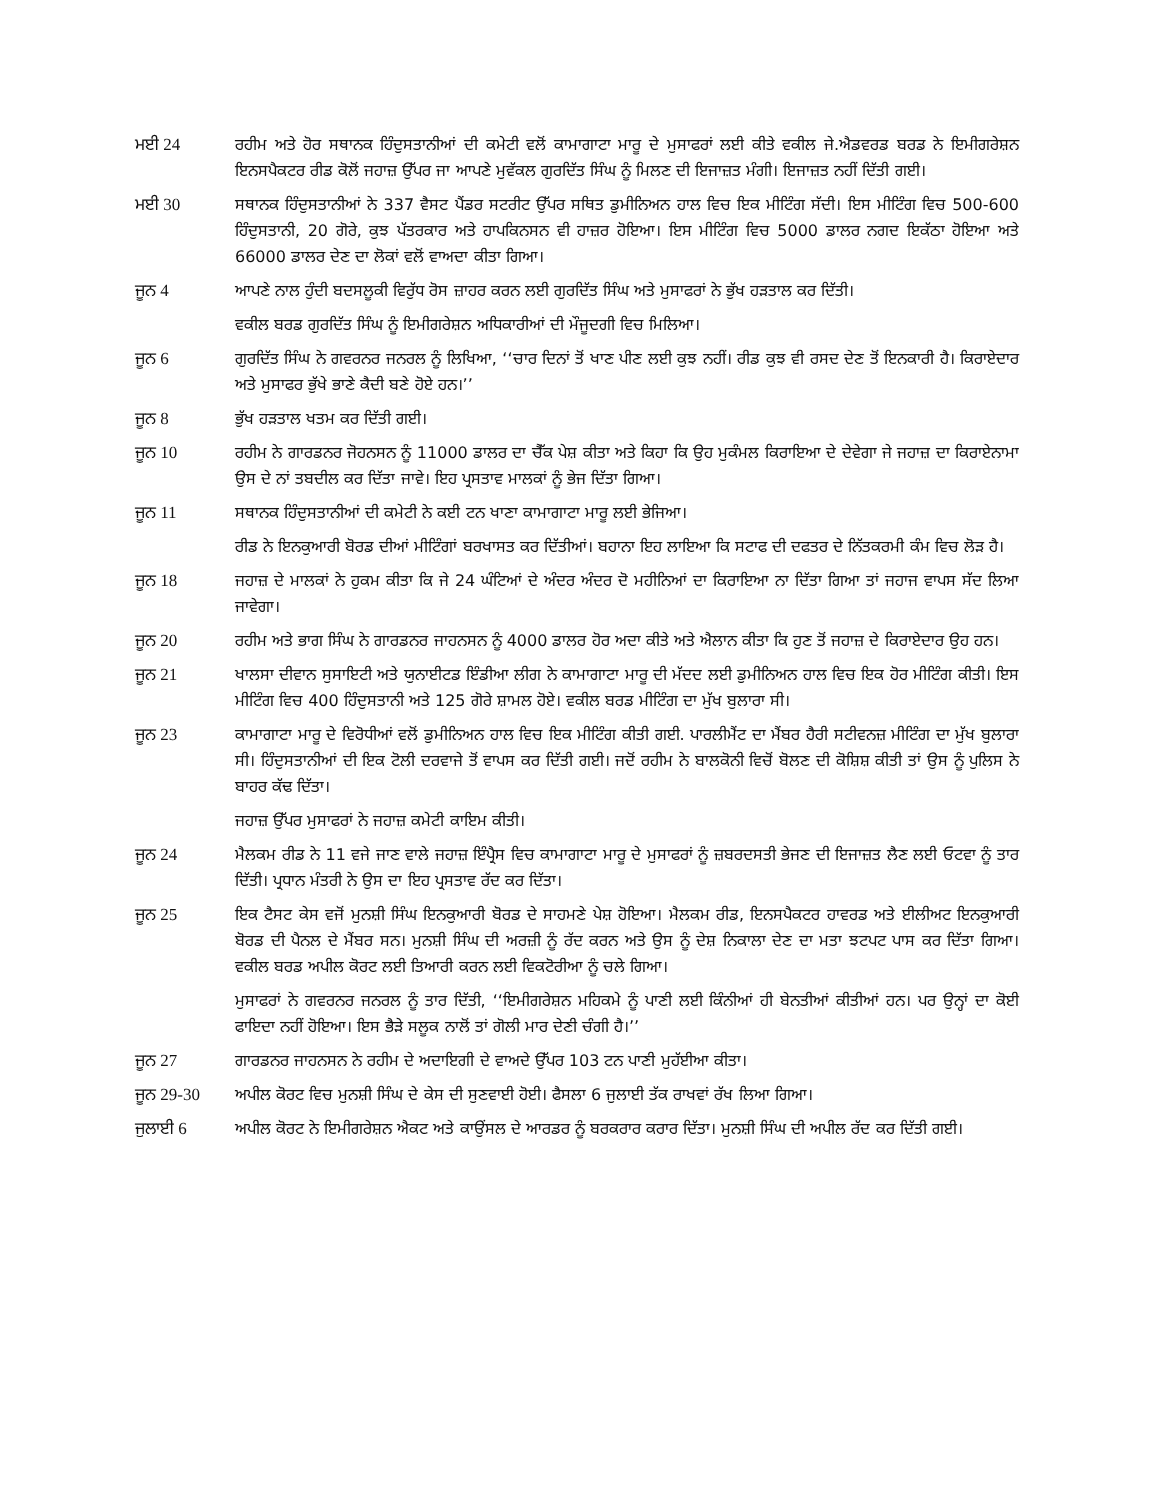ਮਈ 24 ਰਹੀਮ ਅਤੇ ਹੋਰ ਸਥਾਨਕ ਹਿੰਦੁਸਤਾਨੀਆਂ ਦੀ ਕਮੇਟੀ ਵਲੋਂ ਕਾਮਾਗਾਟਾ ਮਾਰੂ ਦੇ ਮੁਸਾਫਰਾਂ ਲਈ ਕੀਤੇ ਵਕੀਲ ਜੇ.ਐਡਵਰਡ ਬਰਡ ਨੇ ਇਮੀਗਰੇਸ਼ਨ ਇਨਸਪੈਕਟਰ ਰੀਡ ਕੋਲੋਂ ਜਹਾਜ਼ ਉੱਪਰ ਜਾ ਆਪਣੇ ਮੁਵੱਕਲ ਗੁਰਦਿੱਤ ਸਿੰਘ ਨੂੰ ਮਿਲਣ ਦੀ ਇਜਾਜ਼ਤ ਮੰਗੀ। ਇਜਾਜ਼ਤ ਨਹੀਂ ਦਿੱਤੀ ਗਈ।
ਮਈ 30 ਸਥਾਨਕ ਹਿੰਦੁਸਤਾਨੀਆਂ ਨੇ 337 ਵੈਸਟ ਪੈਂਡਰ ਸਟਰੀਟ ਉੱਪਰ ਸਥਿਤ ਡੁਮੀਨਿਅਨ ਹਾਲ ਵਿਚ ਇਕ ਮੀਟਿੰਗ ਸੱਦੀ। ਇਸ ਮੀਟਿੰਗ ਵਿਚ 500-600 ਹਿੰਦੁਸਤਾਨੀ, 20 ਗੋਰੇ, ਕੁਝ ਪੱਤਰਕਾਰ ਅਤੇ ਹਾਪਕਿਨਸਨ ਵੀ ਹਾਜ਼ਰ ਹੋਇਆ। ਇਸ ਮੀਟਿੰਗ ਵਿਚ 5000 ਡਾਲਰ ਨਗਦ ਇਕੱਠਾ ਹੋਇਆ ਅਤੇ 66000 ਡਾਲਰ ਦੇਣ ਦਾ ਲੋਕਾਂ ਵਲੋਂ ਵਾਅਦਾ ਕੀਤਾ ਗਿਆ।
ਜੂਨ 4 ਆਪਣੇ ਨਾਲ ਹੁੰਦੀ ਬਦਸਲੂਕੀ ਵਿਰੁੱਧ ਰੋਸ ਜ਼ਾਹਰ ਕਰਨ ਲਈ ਗੁਰਦਿੱਤ ਸਿੰਘ ਅਤੇ ਮੁਸਾਫਰਾਂ ਨੇ ਭੁੱਖ ਹੜਤਾਲ ਕਰ ਦਿੱਤੀ।
ਵਕੀਲ ਬਰਡ ਗੁਰਦਿੱਤ ਸਿੰਘ ਨੂੰ ਇਮੀਗਰੇਸ਼ਨ ਅਧਿਕਾਰੀਆਂ ਦੀ ਮੌਜੂਦਗੀ ਵਿਚ ਮਿਲਿਆ।
ਜੂਨ 6 ਗੁਰਦਿੱਤ ਸਿੰਘ ਨੇ ਗਵਰਨਰ ਜਨਰਲ ਨੂੰ ਲਿਖਿਆ, ‘‘ਚਾਰ ਦਿਨਾਂ ਤੋਂ ਖਾਣ ਪੀਣ ਲਈ ਕੁਝ ਨਹੀਂ। ਰੀਡ ਕੁਝ ਵੀ ਰਸਦ ਦੇਣ ਤੋਂ ਇਨਕਾਰੀ ਹੈ। ਕਿਰਾਏਦਾਰ ਅਤੇ ਮੁਸਾਫਰ ਭੁੱਖੇ ਭਾਣੇ ਕੈਦੀ ਬਣੇ ਹੋਏ ਹਨ।’’
ਜੂਨ 8 ਭੁੱਖ ਹੜਤਾਲ ਖਤਮ ਕਰ ਦਿੱਤੀ ਗਈ।
ਜੂਨ 10 ਰਹੀਮ ਨੇ ਗਾਰਡਨਰ ਜੋਹਨਸਨ ਨੂੰ 11000 ਡਾਲਰ ਦਾ ਚੈੱਕ ਪੇਸ਼ ਕੀਤਾ ਅਤੇ ਕਿਹਾ ਕਿ ਉਹ ਮੁਕੰਮਲ ਕਿਰਾਇਆ ਦੇ ਦੇਵੇਗਾ ਜੇ ਜਹਾਜ਼ ਦਾ ਕਿਰਾਏਨਾਮਾ ਉਸ ਦੇ ਨਾਂ ਤਬਦੀਲ ਕਰ ਦਿੱਤਾ ਜਾਵੇ। ਇਹ ਪ੍ਰਸਤਾਵ ਮਾਲਕਾਂ ਨੂੰ ਭੇਜ ਦਿੱਤਾ ਗਿਆ।
ਜੂਨ 11 ਸਥਾਨਕ ਹਿੰਦੁਸਤਾਨੀਆਂ ਦੀ ਕਮੇਟੀ ਨੇ ਕਈ ਟਨ ਖਾਣਾ ਕਾਮਾਗਾਟਾ ਮਾਰੂ ਲਈ ਭੇਜਿਆ।
ਰੀਡ ਨੇ ਇਨਕੁਆਰੀ ਬੋਰਡ ਦੀਆਂ ਮੀਟਿੰਗਾਂ ਬਰਖਾਸਤ ਕਰ ਦਿੱਤੀਆਂ। ਬਹਾਨਾ ਇਹ ਲਾਇਆ ਕਿ ਸਟਾਫ ਦੀ ਦਫਤਰ ਦੇ ਨਿੱਤਕਰਮੀ ਕੰਮ ਵਿਚ ਲੋੜ ਹੈ।
ਜੂਨ 18 ਜਹਾਜ਼ ਦੇ ਮਾਲਕਾਂ ਨੇ ਹੁਕਮ ਕੀਤਾ ਕਿ ਜੇ 24 ਘੰਟਿਆਂ ਦੇ ਅੰਦਰ ਅੰਦਰ ਦੋ ਮਹੀਨਿਆਂ ਦਾ ਕਿਰਾਇਆ ਨਾ ਦਿੱਤਾ ਗਿਆ ਤਾਂ ਜਹਾਜ ਵਾਪਸ ਸੱਦ ਲਿਆ ਜਾਵੇਗਾ।
ਜੂਨ 20 ਰਹੀਮ ਅਤੇ ਭਾਗ ਸਿੰਘ ਨੇ ਗਾਰਡਨਰ ਜਾਹਨਸਨ ਨੂੰ 4000 ਡਾਲਰ ਹੋਰ ਅਦਾ ਕੀਤੇ ਅਤੇ ਐਲਾਨ ਕੀਤਾ ਕਿ ਹੁਣ ਤੋਂ ਜਹਾਜ਼ ਦੇ ਕਿਰਾਏਦਾਰ ਉਹ ਹਨ।
ਜੂਨ 21 ਖਾਲਸਾ ਦੀਵਾਨ ਸੁਸਾਇਟੀ ਅਤੇ ਯੁਨਾਈਟਡ ਇੰਡੀਆ ਲੀਗ ਨੇ ਕਾਮਾਗਾਟਾ ਮਾਰੂ ਦੀ ਮੱਦਦ ਲਈ ਡੁਮੀਨਿਅਨ ਹਾਲ ਵਿਚ ਇਕ ਹੋਰ ਮੀਟਿੰਗ ਕੀਤੀ। ਇਸ ਮੀਟਿੰਗ ਵਿਚ 400 ਹਿੰਦੁਸਤਾਨੀ ਅਤੇ 125 ਗੋਰੇ ਸ਼ਾਮਲ ਹੋਏ। ਵਕੀਲ ਬਰਡ ਮੀਟਿੰਗ ਦਾ ਮੁੱਖ ਬੁਲਾਰਾ ਸੀ।
ਜੂਨ 23 ਕਾਮਾਗਾਟਾ ਮਾਰੂ ਦੇ ਵਿਰੋਧੀਆਂ ਵਲੋਂ ਡੁਮੀਨਿਅਨ ਹਾਲ ਵਿਚ ਇਕ ਮੀਟਿੰਗ ਕੀਤੀ ਗਈ. ਪਾਰਲੀਮੈਂਟ ਦਾ ਮੈਂਬਰ ਹੈਰੀ ਸਟੀਵਨਜ਼ ਮੀਟਿੰਗ ਦਾ ਮੁੱਖ ਬੁਲਾਰਾ ਸੀ। ਹਿੰਦੁਸਤਾਨੀਆਂ ਦੀ ਇਕ ਟੋਲੀ ਦਰਵਾਜੇ ਤੋਂ ਵਾਪਸ ਕਰ ਦਿੱਤੀ ਗਈ। ਜਦੋਂ ਰਹੀਮ ਨੇ ਬਾਲਕੋਨੀ ਵਿਚੋਂ ਬੋਲਣ ਦੀ ਕੋਸ਼ਿਸ਼ ਕੀਤੀ ਤਾਂ ਉਸ ਨੂੰ ਪੁਲਿਸ ਨੇ ਬਾਹਰ ਕੱਢ ਦਿੱਤਾ।
ਜਹਾਜ਼ ਉੱਪਰ ਮੁਸਾਫਰਾਂ ਨੇ ਜਹਾਜ਼ ਕਮੇਟੀ ਕਾਇਮ ਕੀਤੀ।
ਜੂਨ 24 ਮੈਲਕਮ ਰੀਡ ਨੇ 11 ਵਜੇ ਜਾਣ ਵਾਲੇ ਜਹਾਜ਼ ਇੰਪ੍ਰੈਸ ਵਿਚ ਕਾਮਾਗਾਟਾ ਮਾਰੂ ਦੇ ਮੁਸਾਫਰਾਂ ਨੂੰ ਜ਼ਬਰਦਸਤੀ ਭੇਜਣ ਦੀ ਇਜਾਜ਼ਤ ਲੈਣ ਲਈ ਓਟਵਾ ਨੂੰ ਤਾਰ ਦਿੱਤੀ। ਪ੍ਰਧਾਨ ਮੰਤਰੀ ਨੇ ਉਸ ਦਾ ਇਹ ਪ੍ਰਸਤਾਵ ਰੱਦ ਕਰ ਦਿੱਤਾ।
ਜੂਨ 25 ਇਕ ਟੈਸਟ ਕੇਸ ਵਜੋਂ ਮੁਨਸ਼ੀ ਸਿੰਘ ਇਨਕੁਆਰੀ ਬੋਰਡ ਦੇ ਸਾਹਮਣੇ ਪੇਸ਼ ਹੋਇਆ। ਮੈਲਕਮ ਰੀਡ, ਇਨਸਪੈਕਟਰ ਹਾਵਰਡ ਅਤੇ ਈਲੀਅਟ ਇਨਕੁਆਰੀ ਬੋਰਡ ਦੀ ਪੈਨਲ ਦੇ ਮੈਂਬਰ ਸਨ। ਮੁਨਸ਼ੀ ਸਿੰਘ ਦੀ ਅਰਜ਼ੀ ਨੂੰ ਰੱਦ ਕਰਨ ਅਤੇ ਉਸ ਨੂੰ ਦੇਸ਼ ਨਿਕਾਲਾ ਦੇਣ ਦਾ ਮਤਾ ਝਟਪਟ ਪਾਸ ਕਰ ਦਿੱਤਾ ਗਿਆ। ਵਕੀਲ ਬਰਡ ਅਪੀਲ ਕੋਰਟ ਲਈ ਤਿਆਰੀ ਕਰਨ ਲਈ ਵਿਕਟੋਰੀਆ ਨੂੰ ਚਲੇ ਗਿਆ।
ਮੁਸਾਫਰਾਂ ਨੇ ਗਵਰਨਰ ਜਨਰਲ ਨੂੰ ਤਾਰ ਦਿੱਤੀ, ‘‘ਇਮੀਗਰੇਸ਼ਨ ਮਹਿਕਮੇ ਨੂੰ ਪਾਣੀ ਲਈ ਕਿੰਨੀਆਂ ਹੀ ਬੇਨਤੀਆਂ ਕੀਤੀਆਂ ਹਨ। ਪਰ ਉਨ੍ਹਾਂ ਦਾ ਕੋਈ ਫਾਇਦਾ ਨਹੀਂ ਹੋਇਆ। ਇਸ ਭੈੜੇ ਸਲੂਕ ਨਾਲੋਂ ਤਾਂ ਗੋਲੀ ਮਾਰ ਦੇਣੀ ਚੰਗੀ ਹੈ।’’
ਜੂਨ 27 ਗਾਰਡਨਰ ਜਾਹਨਸਨ ਨੇ ਰਹੀਮ ਦੇ ਅਦਾਇਗੀ ਦੇ ਵਾਅਦੇ ਉੱਪਰ 103 ਟਨ ਪਾਣੀ ਮੁਹੱਈਆ ਕੀਤਾ।
ਜੂਨ 29-30 ਅਪੀਲ ਕੋਰਟ ਵਿਚ ਮੁਨਸ਼ੀ ਸਿੰਘ ਦੇ ਕੇਸ ਦੀ ਸੁਣਵਾਈ ਹੋਈ। ਫੈਸਲਾ 6 ਜੁਲਾਈ ਤੱਕ ਰਾਖਵਾਂ ਰੱਖ ਲਿਆ ਗਿਆ।
ਜੁਲਾਈ 6 ਅਪੀਲ ਕੋਰਟ ਨੇ ਇਮੀਗਰੇਸ਼ਨ ਐਕਟ ਅਤੇ ਕਾਉਂਸਲ ਦੇ ਆਰਡਰ ਨੂੰ ਬਰਕਰਾਰ ਕਰਾਰ ਦਿੱਤਾ। ਮੁਨਸ਼ੀ ਸਿੰਘ ਦੀ ਅਪੀਲ ਰੱਦ ਕਰ ਦਿੱਤੀ ਗਈ।